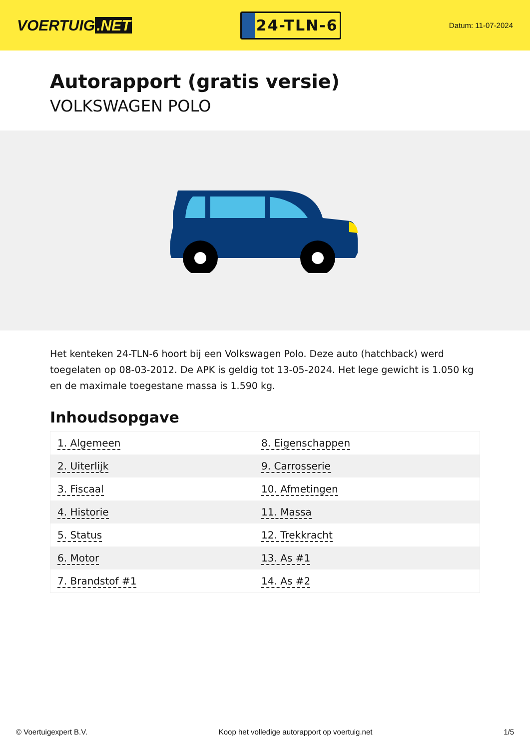VOERTUIG.NET
24-TLN-6
Datum: 11-07-2024
Autorapport (gratis versie)
VOLKSWAGEN POLO
Het kenteken 24-TLN-6 hoort bij een Volkswagen Polo. Deze auto (hatchback) werd toegelaten op 08-03-2012. De APK is geldig tot 13-05-2024. Het lege gewicht is 1.050 kg en de maximale toegestane massa is 1.590 kg.
Inhoudsopgave
| 1. Algemeen | 8. Eigenschappen |
| 2. Uiterlijk | 9. Carrosserie |
| 3. Fiscaal | 10. Afmetingen |
| 4. Historie | 11. Massa |
| 5. Status | 12. Trekkracht |
| 6. Motor | 13. As #1 |
| 7. Brandstof #1 | 14. As #2 |
© Voertuigexpert B.V. Koop het volledige autorapport op voertuig.net 1/5